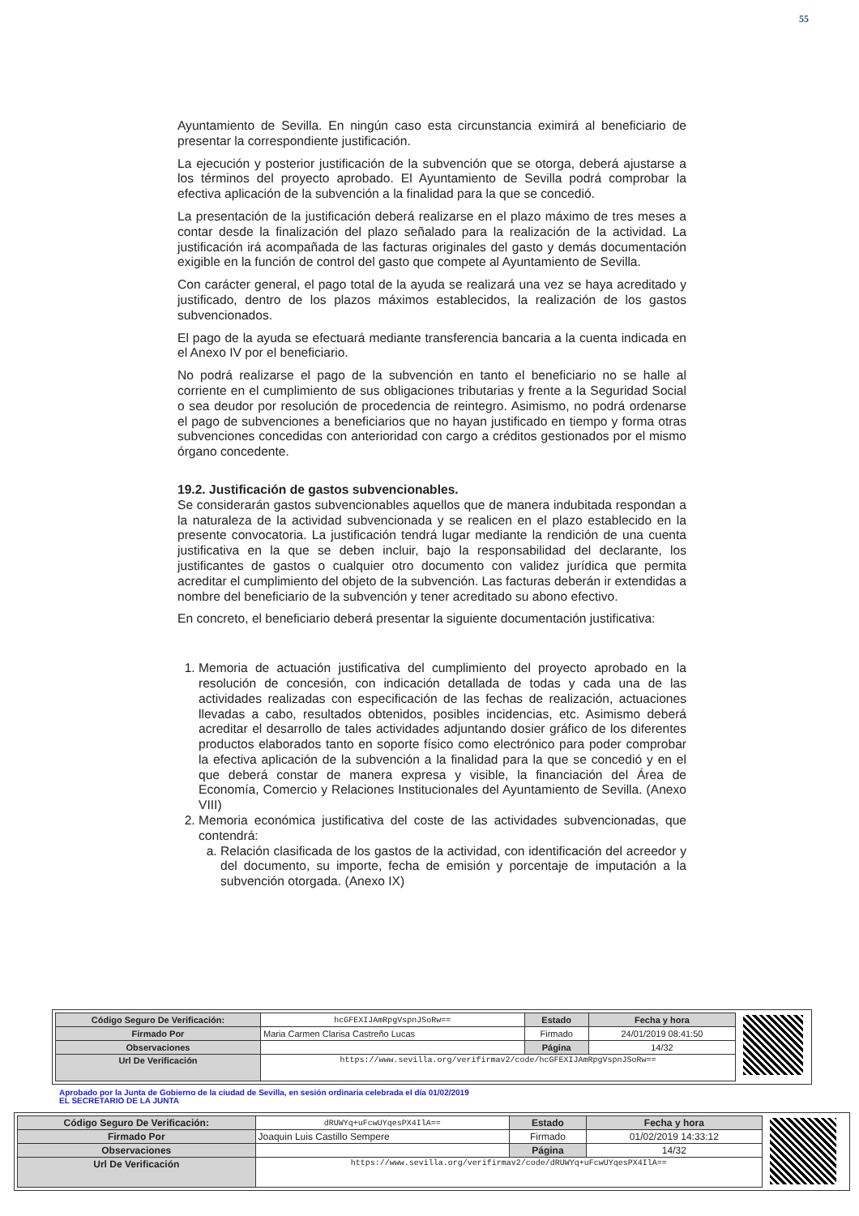55
Ayuntamiento de Sevilla. En ningún caso esta circunstancia eximirá al beneficiario de presentar la correspondiente justificación.
La ejecución y posterior justificación de la subvención que se otorga, deberá ajustarse a los términos del proyecto aprobado. El Ayuntamiento de Sevilla podrá comprobar la efectiva aplicación de la subvención a la finalidad para la que se concedió.
La presentación de la justificación deberá realizarse en el plazo máximo de tres meses a contar desde la finalización del plazo señalado para la realización de la actividad. La justificación irá acompañada de las facturas originales del gasto y demás documentación exigible en la función de control del gasto que compete al Ayuntamiento de Sevilla.
Con carácter general, el pago total de la ayuda se realizará una vez se haya acreditado y justificado, dentro de los plazos máximos establecidos, la realización de los gastos subvencionados.
El pago de la ayuda se efectuará mediante transferencia bancaria a la cuenta indicada en el Anexo IV por el beneficiario.
No podrá realizarse el pago de la subvención en tanto el beneficiario no se halle al corriente en el cumplimiento de sus obligaciones tributarias y frente a la Seguridad Social o sea deudor por resolución de procedencia de reintegro. Asimismo, no podrá ordenarse el pago de subvenciones a beneficiarios que no hayan justificado en tiempo y forma otras subvenciones concedidas con anterioridad con cargo a créditos gestionados por el mismo órgano concedente.
19.2. Justificación de gastos subvencionables.
Se considerarán gastos subvencionables aquellos que de manera indubitada respondan a la naturaleza de la actividad subvencionada y se realicen en el plazo establecido en la presente convocatoria. La justificación tendrá lugar mediante la rendición de una cuenta justificativa en la que se deben incluir, bajo la responsabilidad del declarante, los justificantes de gastos o cualquier otro documento con validez jurídica que permita acreditar el cumplimiento del objeto de la subvención. Las facturas deberán ir extendidas a nombre del beneficiario de la subvención y tener acreditado su abono efectivo.
En concreto, el beneficiario deberá presentar la siguiente documentación justificativa:
1. Memoria de actuación justificativa del cumplimiento del proyecto aprobado en la resolución de concesión, con indicación detallada de todas y cada una de las actividades realizadas con especificación de las fechas de realización, actuaciones llevadas a cabo, resultados obtenidos, posibles incidencias, etc. Asimismo deberá acreditar el desarrollo de tales actividades adjuntando dosier gráfico de los diferentes productos elaborados tanto en soporte físico como electrónico para poder comprobar la efectiva aplicación de la subvención a la finalidad para la que se concedió y en el que deberá constar de manera expresa y visible, la financiación del Área de Economía, Comercio y Relaciones Institucionales del Ayuntamiento de Sevilla. (Anexo VIII)
2. Memoria económica justificativa del coste de las actividades subvencionadas, que contendrá:
a. Relación clasificada de los gastos de la actividad, con identificación del acreedor y del documento, su importe, fecha de emisión y porcentaje de imputación a la subvención otorgada. (Anexo IX)
| Código Seguro De Verificación: | hcGFEXIJAmRpgVspnJSoRw== | Estado | Fecha y hora |
| Firmado Por | Maria Carmen Clarisa Castreño Lucas | Firmado | 24/01/2019 08:41:50 |
| Observaciones | | Página | 14/32 |
| Url De Verificación | https://www.sevilla.org/verifirmav2/code/hcGFEXIJAmRpgVspnJSoRw== | | |
Aprobado por la Junta de Gobierno de la ciudad de Sevilla, en sesión ordinaria celebrada el día 01/02/2019
EL SECRETARIO DE LA JUNTA
| Código Seguro De Verificación: | dRUWYq+uFcwUYqesPX4IlA== | Estado | Fecha y hora |
| Firmado Por | Joaquin Luis Castillo Sempere | Firmado | 01/02/2019 14:33:12 |
| Observaciones | | Página | 14/32 |
| Url De Verificación | https://www.sevilla.org/verifirmav2/code/dRUWYq+uFcwUYqesPX4IlA== | | |